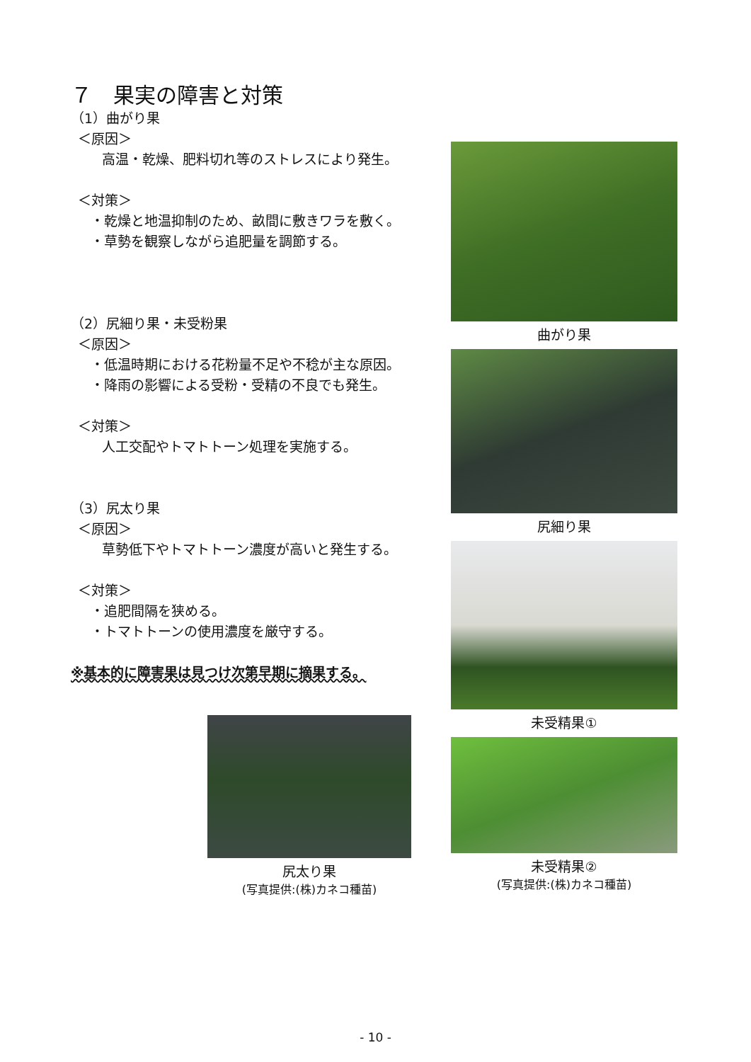７　果実の障害と対策
（1）曲がり果
＜原因＞
高温・乾燥、肥料切れ等のストレスにより発生。
＜対策＞
・乾燥と地温抑制のため、畝間に敷きワラを敷く。
・草勢を観察しながら追肥量を調節する。
（2）尻細り果・未受粉果
＜原因＞
・低温時期における花粉量不足や不稔が主な原因。
・降雨の影響による受粉・受精の不良でも発生。
＜対策＞
人工交配やトマトトーン処理を実施する。
（3）尻太り果
＜原因＞
草勢低下やトマトトーン濃度が高いと発生する。
＜対策＞
・追肥間隔を狭める。
・トマトトーンの使用濃度を厳守する。
※基本的に障害果は見つけ次第早期に摘果する。
曲がり果
尻細り果
未受精果①
未受精果②
(写真提供:(株)カネコ種苗)
尻太り果
(写真提供:(株)カネコ種苗)
- 10 -